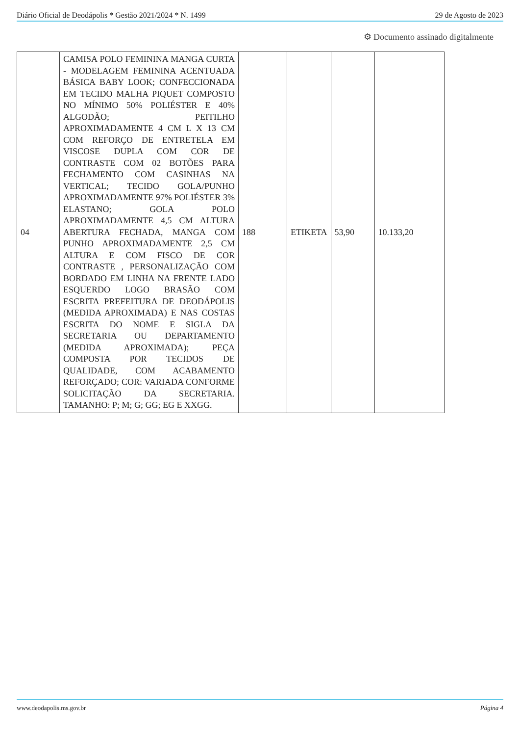Diário Oficial de Deodápolis * Gestão 2021/2024 * N. 1499 29 de Agosto de 2023
⚙ Documento assinado digitalmente
| 04 | CAMISA POLO FEMININA MANGA CURTA - MODELAGEM FEMININA ACENTUADA BÁSICA BABY LOOK; CONFECCIONADA EM TECIDO MALHA PIQUET COMPOSTO NO MÍNIMO 50% POLIÉSTER E 40% ALGODÃO; PEITILHO APROXIMADAMENTE 4 CM L X 13 CM COM REFORÇO DE ENTRETELA EM VISCOSE DUPLA COM COR DE CONTRASTE COM 02 BOTÕES PARA FECHAMENTO COM CASINHAS NA VERTICAL; TECIDO GOLA/PUNHO APROXIMADAMENTE 97% POLIÉSTER 3% ELASTANO; GOLA POLO APROXIMADAMENTE 4,5 CM ALTURA ABERTURA FECHADA, MANGA COM PUNHO APROXIMADAMENTE 2,5 CM ALTURA E COM FISCO DE COR CONTRASTE , PERSONALIZAÇÃO COM BORDADO EM LINHA NA FRENTE LADO ESQUERDO LOGO BRASÃO COM ESCRITA PREFEITURA DE DEODÁPOLIS (MEDIDA APROXIMADA) E NAS COSTAS ESCRITA DO NOME E SIGLA DA SECRETARIA OU DEPARTAMENTO (MEDIDA APROXIMADA); PEÇA COMPOSTA POR TECIDOS DE QUALIDADE, COM ACABAMENTO REFORÇADO; COR: VARIADA CONFORME SOLICITAÇÃO DA SECRETARIA. TAMANHO: P; M; G; GG; EG E XXGG. | 188 | ETIKETA | 53,90 | 10.133,20 |
www.deodapolis.ms.gov.br Página 4